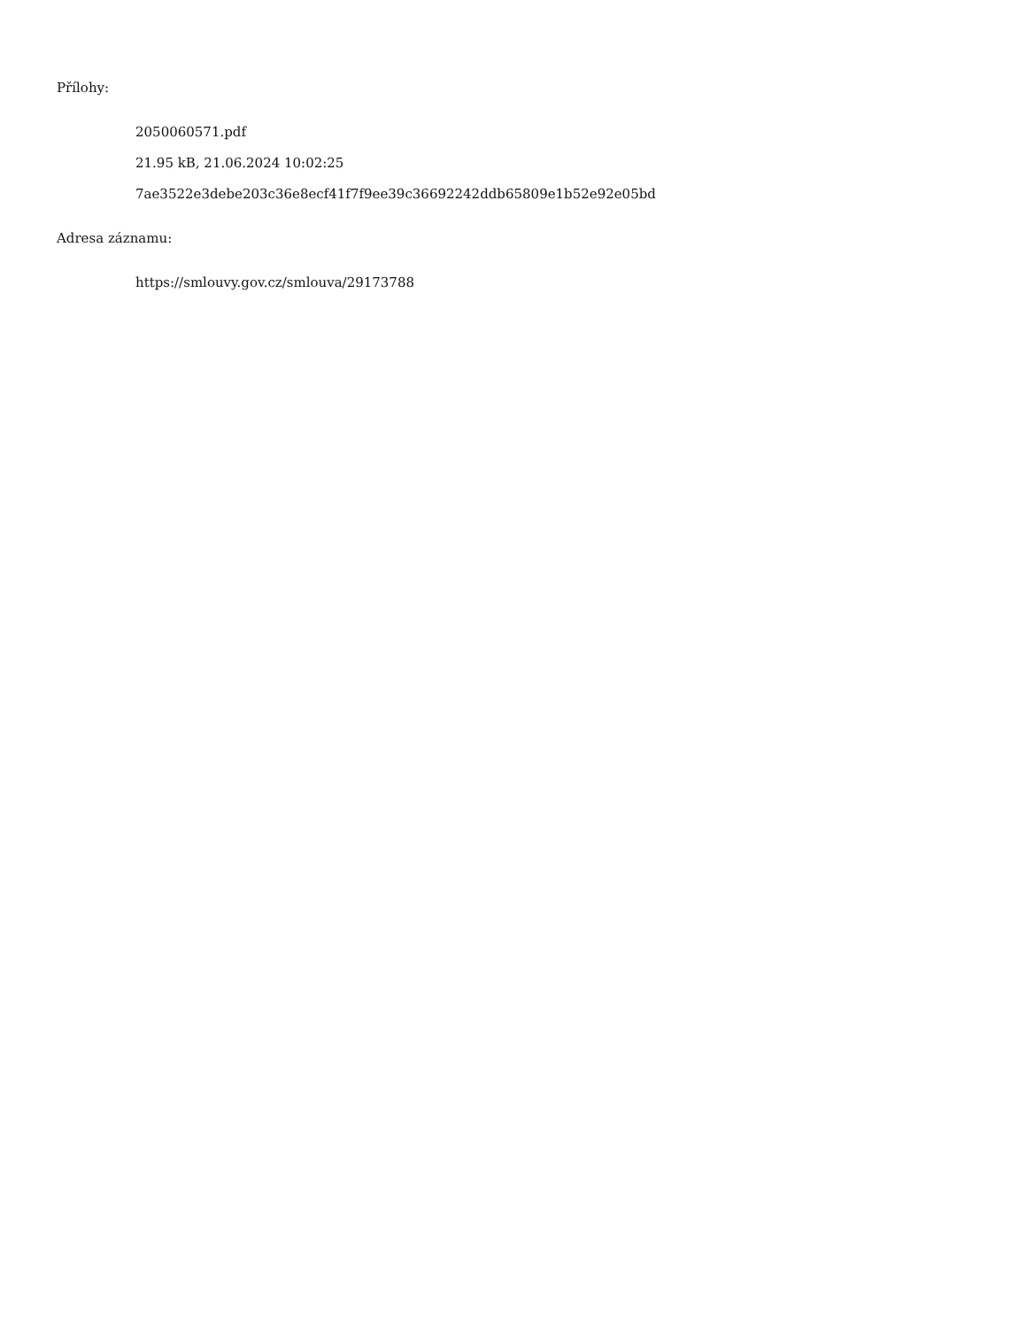Přílohy:
2050060571.pdf
21.95 kB, 21.06.2024 10:02:25
7ae3522e3debe203c36e8ecf41f7f9ee39c36692242ddb65809e1b52e92e05bd
Adresa záznamu:
https://smlouvy.gov.cz/smlouva/29173788